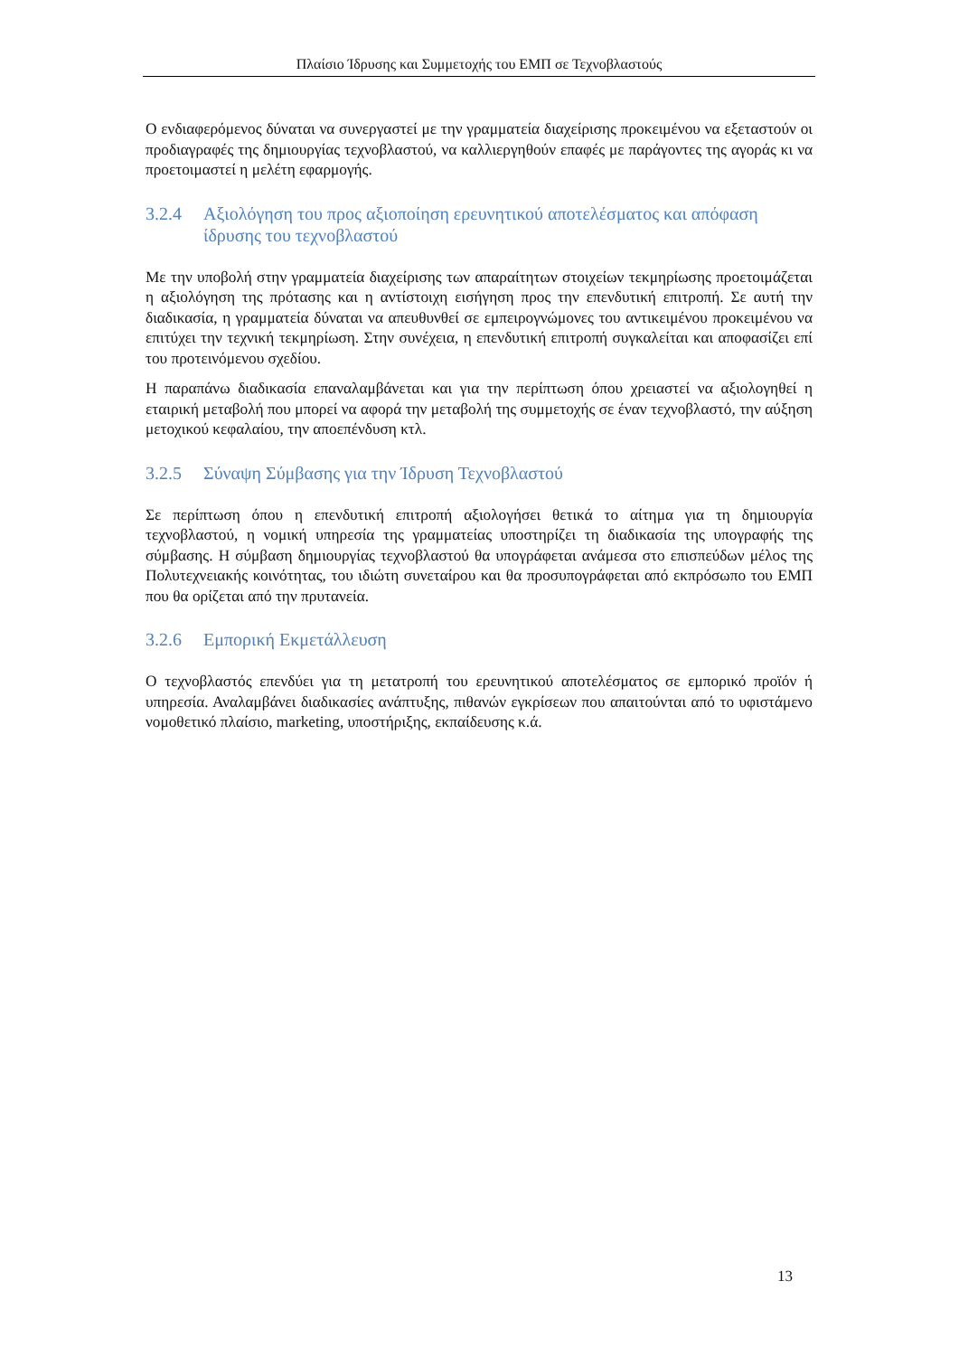Πλαίσιο Ίδρυσης και Συμμετοχής του ΕΜΠ σε Τεχνοβλαστούς
Ο ενδιαφερόμενος δύναται να συνεργαστεί με την γραμματεία διαχείρισης προκειμένου να εξεταστούν οι προδιαγραφές της δημιουργίας τεχνοβλαστού, να καλλιεργηθούν επαφές με παράγοντες της αγοράς κι να προετοιμαστεί η μελέτη εφαρμογής.
3.2.4 Αξιολόγηση του προς αξιοποίηση ερευνητικού αποτελέσματος και απόφαση ίδρυσης του τεχνοβλαστού
Με την υποβολή στην γραμματεία διαχείρισης των απαραίτητων στοιχείων τεκμηρίωσης προετοιμάζεται η αξιολόγηση της πρότασης και η αντίστοιχη εισήγηση προς την επενδυτική επιτροπή. Σε αυτή την διαδικασία, η γραμματεία δύναται να απευθυνθεί σε εμπειρογνώμονες του αντικειμένου προκειμένου να επιτύχει την τεχνική τεκμηρίωση. Στην συνέχεια, η επενδυτική επιτροπή συγκαλείται και αποφασίζει επί του προτεινόμενου σχεδίου.
Η παραπάνω διαδικασία επαναλαμβάνεται και για την περίπτωση όπου χρειαστεί να αξιολογηθεί η εταιρική μεταβολή που μπορεί να αφορά την μεταβολή της συμμετοχής σε έναν τεχνοβλαστό, την αύξηση μετοχικού κεφαλαίου, την αποεπένδυση κτλ.
3.2.5 Σύναψη Σύμβασης για την Ίδρυση Τεχνοβλαστού
Σε περίπτωση όπου η επενδυτική επιτροπή αξιολογήσει θετικά το αίτημα για τη δημιουργία τεχνοβλαστού, η νομική υπηρεσία της γραμματείας υποστηρίζει τη διαδικασία της υπογραφής της σύμβασης. Η σύμβαση δημιουργίας τεχνοβλαστού θα υπογράφεται ανάμεσα στο επισπεύδων μέλος της Πολυτεχνειακής κοινότητας, του ιδιώτη συνεταίρου και θα προσυπογράφεται από εκπρόσωπο του ΕΜΠ που θα ορίζεται από την πρυτανεία.
3.2.6 Εμπορική Εκμετάλλευση
Ο τεχνοβλαστός επενδύει για τη μετατροπή του ερευνητικού αποτελέσματος σε εμπορικό προϊόν ή υπηρεσία. Αναλαμβάνει διαδικασίες ανάπτυξης, πιθανών εγκρίσεων που απαιτούνται από το υφιστάμενο νομοθετικό πλαίσιο, marketing, υποστήριξης, εκπαίδευσης κ.ά.
13